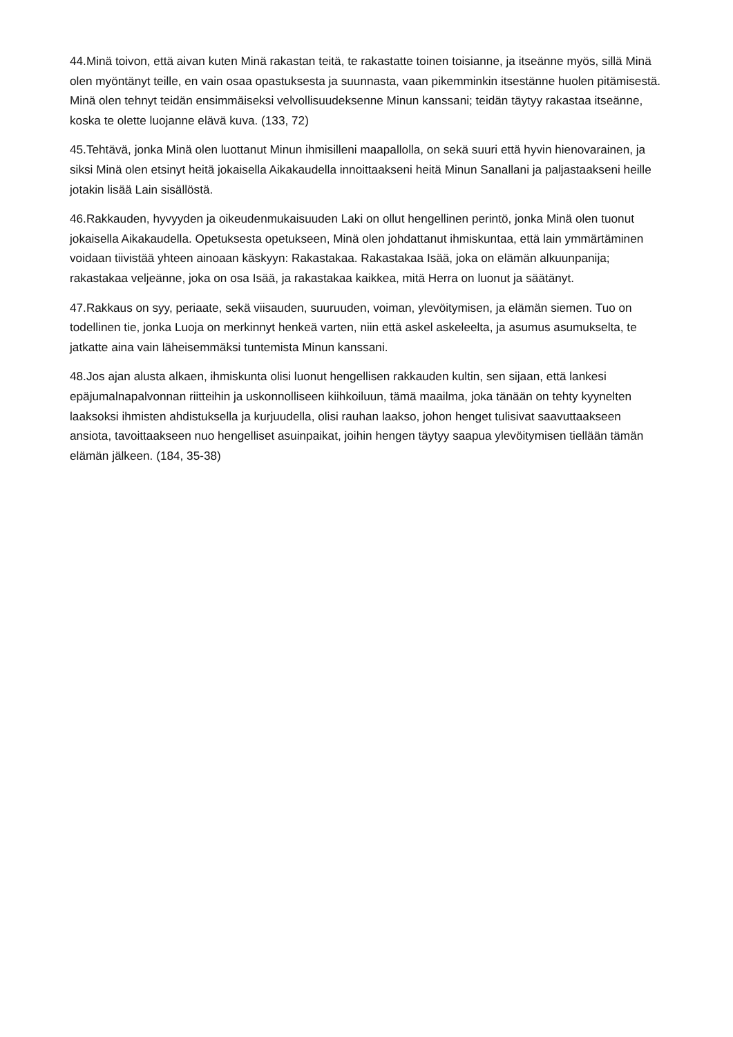44.Minä toivon, että aivan kuten Minä rakastan teitä, te rakastatte toinen toisianne, ja itseänne myös, sillä Minä olen myöntänyt teille, en vain osaa opastuksesta ja suunnasta, vaan pikemminkin itsestänne huolen pitämisestä. Minä olen tehnyt teidän ensimmäiseksi velvollisuudeksenne Minun kanssani; teidän täytyy rakastaa itseänne, koska te olette luojanne elävä kuva. (133, 72)
45.Tehtävä, jonka Minä olen luottanut Minun ihmisilleni maapallolla, on sekä suuri että hyvin hienovarainen, ja siksi Minä olen etsinyt heitä jokaisella Aikakaudella innoittaakseni heitä Minun Sanallani ja paljastaakseni heille jotakin lisää Lain sisällöstä.
46.Rakkauden, hyvyyden ja oikeudenmukaisuuden Laki on ollut hengellinen perintö, jonka Minä olen tuonut jokaisella Aikakaudella. Opetuksesta opetukseen, Minä olen johdattanut ihmiskuntaa, että lain ymmärtäminen voidaan tiivistää yhteen ainoaan käskyyn: Rakastakaa. Rakastakaa Isää, joka on elämän alkuunpanija; rakastakaa veljeänne, joka on osa Isää, ja rakastakaa kaikkea, mitä Herra on luonut ja säätänyt.
47.Rakkaus on syy, periaate, sekä viisauden, suuruuden, voiman, ylevöitymisen, ja elämän siemen. Tuo on todellinen tie, jonka Luoja on merkinnyt henkeä varten, niin että askel askeleelta, ja asumus asumukselta, te jatkatte aina vain läheisemmäksi tuntemista Minun kanssani.
48.Jos ajan alusta alkaen, ihmiskunta olisi luonut hengellisen rakkauden kultin, sen sijaan, että lankesi epäjumalnapalvonnan riitteihin ja uskonnolliseen kiihkoiluun, tämä maailma, joka tänään on tehty kyynelten laaksoksi ihmisten ahdistuksella ja kurjuudella, olisi rauhan laakso, johon henget tulisivat saavuttaakseen ansiota, tavoittaakseen nuo hengelliset asuinpaikat, joihin hengen täytyy saapua ylevöitymisen tiellään tämän elämän jälkeen. (184, 35-38)